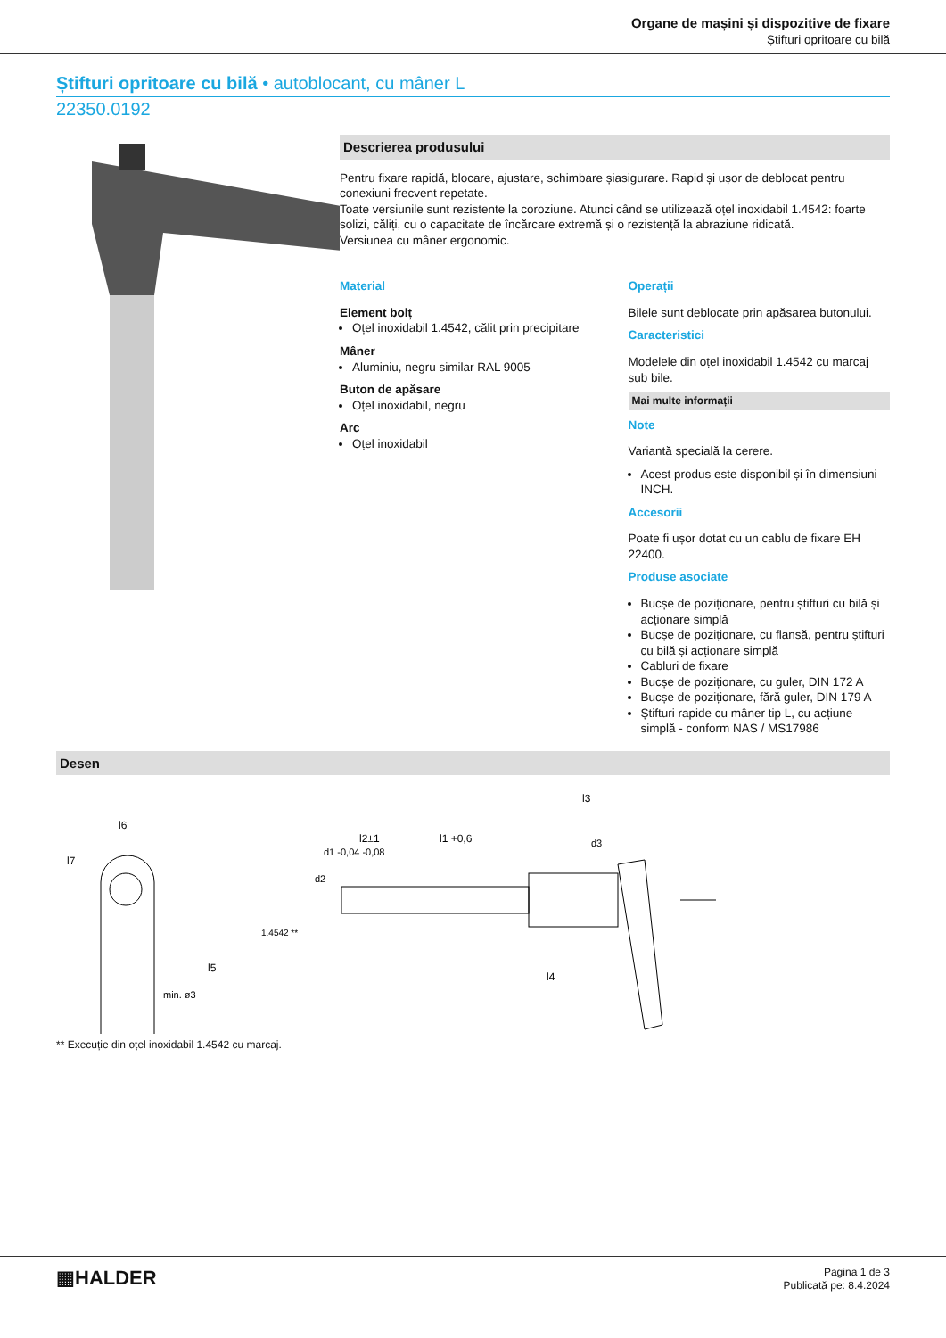Organe de mașini și dispozitive de fixare
Știfturi opritoare cu bilă
Știfturi opritoare cu bilă • autoblocant, cu mâner L
22350.0192
Descrierea produsului
Pentru fixare rapidă, blocare, ajustare, schimbare șiasigurare. Rapid și ușor de deblocat pentru conexiuni frecvent repetate.
Toate versiunile sunt rezistente la coroziune. Atunci când se utilizează oțel inoxidabil 1.4542: foarte solizi, căliți, cu o capacitate de încărcare extremă și o rezistență la abraziune ridicată.
Versiunea cu mâner ergonomic.
Material
Element bolț
Oțel inoxidabil 1.4542, călit prin precipitare
Mâner
Aluminiu, negru similar RAL 9005
Buton de apăsare
Oțel inoxidabil, negru
Arc
Oțel inoxidabil
Operații
Bilele sunt deblocate prin apăsarea butonului.
Caracteristici
Modelele din oțel inoxidabil 1.4542 cu marcaj sub bile.
Mai multe informații
Note
Variantă specială la cerere.
Acest produs este disponibil și în dimensiuni INCH.
Accesorii
Poate fi ușor dotat cu un cablu de fixare EH 22400.
Produse asociate
Bucșe de poziționare, pentru știfturi cu bilă și acționare simplă
Bucșe de poziționare, cu flansă, pentru știfturi cu bilă și acționare simplă
Cabluri de fixare
Bucșe de poziționare, cu guler, DIN 172 A
Bucșe de poziționare, fără guler, DIN 179 A
Știfturi rapide cu mâner tip L, cu acțiune simplă - conform NAS / MS17986
Desen
l6
l3
l1 +0,6
l2±1
1.4542 **
l4
l5
l7
min. ø3
d2
d1 -0,04 -0,08
d3
** Execuție din oțel inoxidabil 1.4542 cu marcaj.
▦HALDER
Pagina 1 de 3
Publicată pe: 8.4.2024